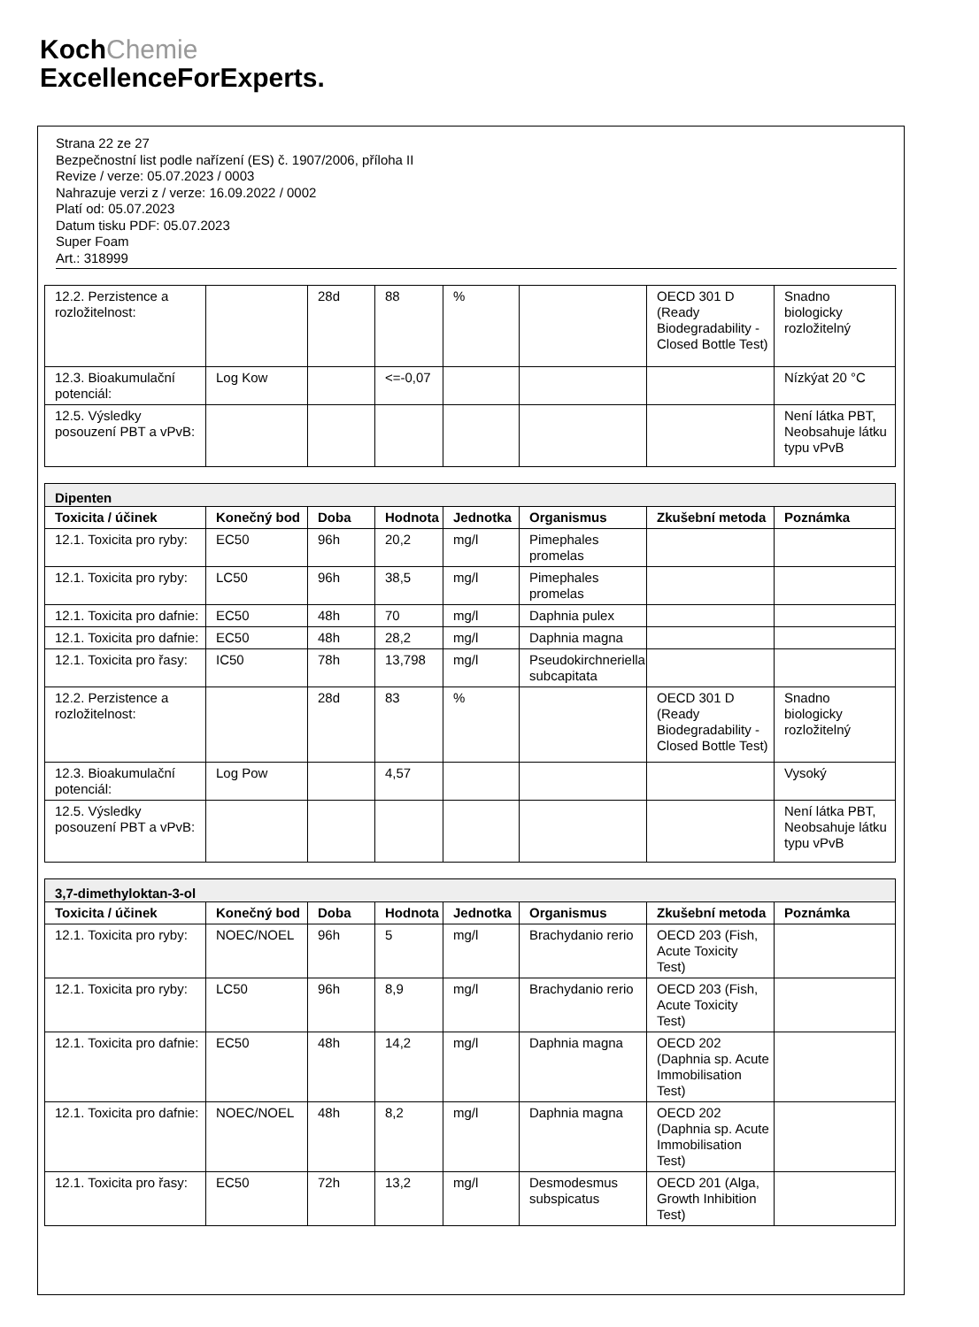KochChemie
ExcellenceForExperts.
Strana 22 ze 27
Bezpečnostní list podle nařízení (ES) č. 1907/2006, příloha II
Revize / verze: 05.07.2023 / 0003
Nahrazuje verzi z / verze: 16.09.2022 / 0002
Platí od: 05.07.2023
Datum tisku PDF: 05.07.2023
Super Foam
Art.: 318999
| 12.2. Perzistence a rozložitelnost: | | 28d | 88 | % | | OECD 301 D (Ready Biodegradability - Closed Bottle Test) | Snadno biologicky rozložitelný |
| 12.3. Bioakumulační potenciál: | Log Kow | | <=-0,07 | | | | Nízkýat 20 °C |
| 12.5. Výsledky posouzení PBT a vPvB: | | | | | | | Není látka PBT, Neobsahuje látku typu vPvB |
| Dipenten | | | | | | | |
| Toxicita / účinek | Konečný bod | Doba | Hodnota | Jednotka | Organismus | Zkušební metoda | Poznámka |
| 12.1. Toxicita pro ryby: | EC50 | 96h | 20,2 | mg/l | Pimephales promelas | | |
| 12.1. Toxicita pro ryby: | LC50 | 96h | 38,5 | mg/l | Pimephales promelas | | |
| 12.1. Toxicita pro dafnie: | EC50 | 48h | 70 | mg/l | Daphnia pulex | | |
| 12.1. Toxicita pro dafnie: | EC50 | 48h | 28,2 | mg/l | Daphnia magna | | |
| 12.1. Toxicita pro řasy: | IC50 | 78h | 13,798 | mg/l | Pseudokirchneriella subcapitata | | |
| 12.2. Perzistence a rozložitelnost: | | 28d | 83 | % | | OECD 301 D (Ready Biodegradability - Closed Bottle Test) | Snadno biologicky rozložitelný |
| 12.3. Bioakumulační potenciál: | Log Pow | | 4,57 | | | | Vysoký |
| 12.5. Výsledky posouzení PBT a vPvB: | | | | | | | Není látka PBT, Neobsahuje látku typu vPvB |
| 3,7-dimethyloktan-3-ol | | | | | | | |
| Toxicita / účinek | Konečný bod | Doba | Hodnota | Jednotka | Organismus | Zkušební metoda | Poznámka |
| 12.1. Toxicita pro ryby: | NOEC/NOEL | 96h | 5 | mg/l | Brachydanio rerio | OECD 203 (Fish, Acute Toxicity Test) | |
| 12.1. Toxicita pro ryby: | LC50 | 96h | 8,9 | mg/l | Brachydanio rerio | OECD 203 (Fish, Acute Toxicity Test) | |
| 12.1. Toxicita pro dafnie: | EC50 | 48h | 14,2 | mg/l | Daphnia magna | OECD 202 (Daphnia sp. Acute Immobilisation Test) | |
| 12.1. Toxicita pro dafnie: | NOEC/NOEL | 48h | 8,2 | mg/l | Daphnia magna | OECD 202 (Daphnia sp. Acute Immobilisation Test) | |
| 12.1. Toxicita pro řasy: | EC50 | 72h | 13,2 | mg/l | Desmodesmus subspicatus | OECD 201 (Alga, Growth Inhibition Test) | |